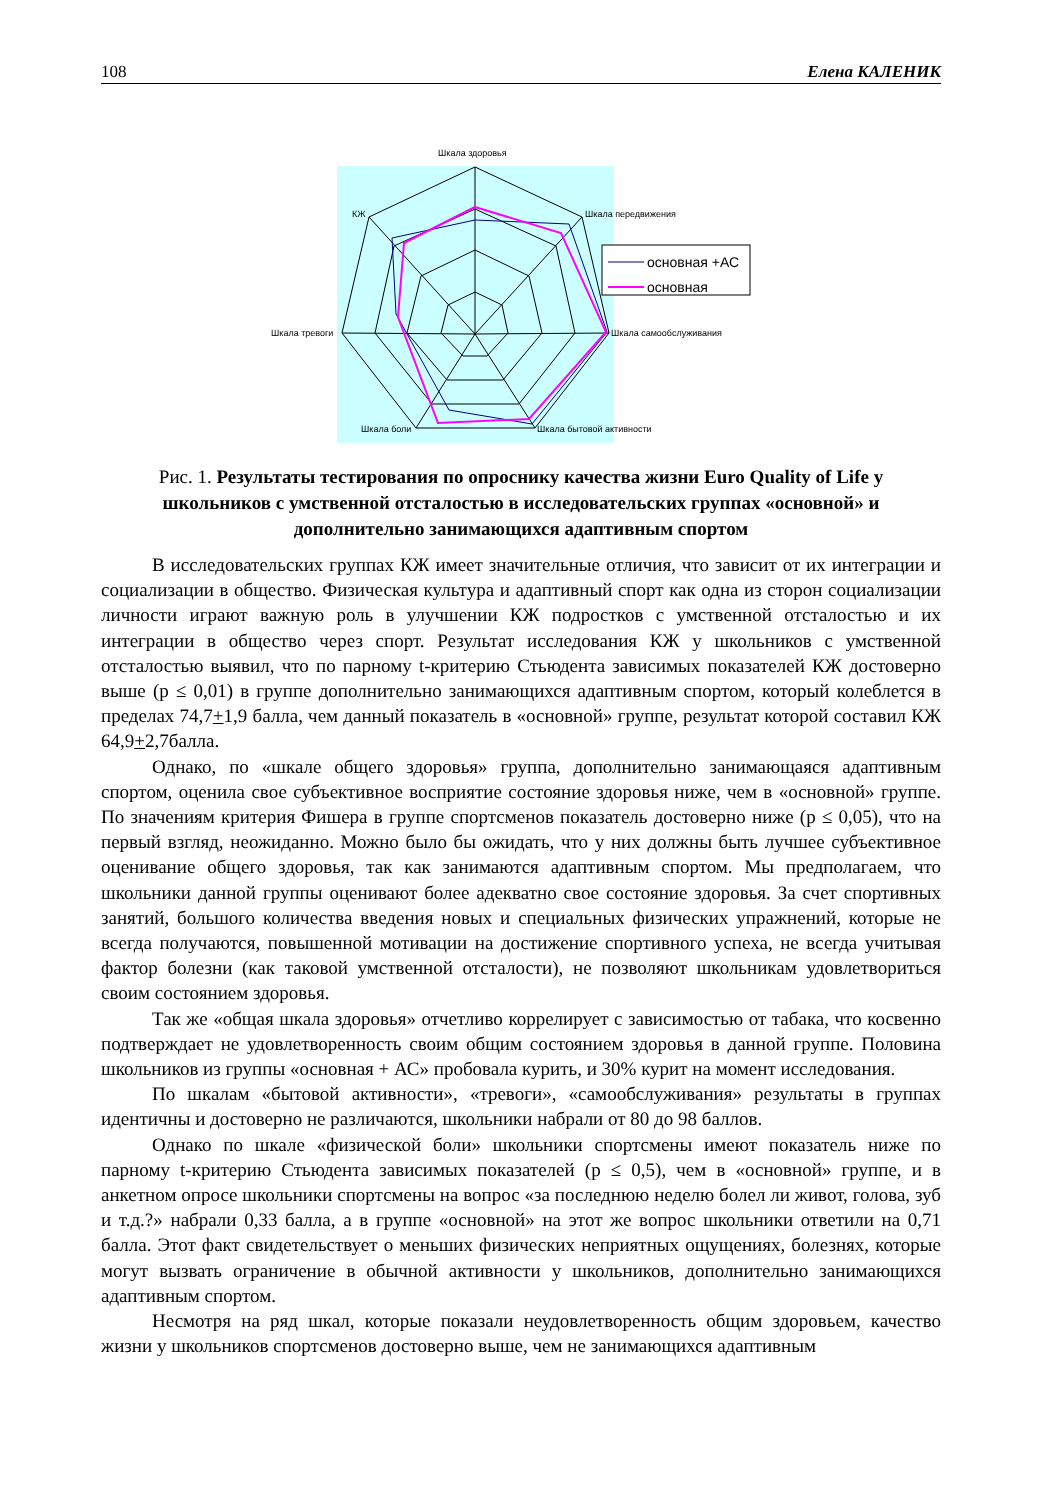108 Елена КАЛЕНИК
Шкала здоровья
Шкала передвижения
КЖ
Шкала самообслуживания
Шкала тревоги
Шкала боли
Шкала бытовой активности
основная +АС
основная
Рис. 1. Результаты тестирования по опроснику качества жизни Euro Quality of Life у школьников с умственной отсталостью в исследовательских группах «основной» и дополнительно занимающихся адаптивным спортом
В исследовательских группах КЖ имеет значительные отличия, что зависит от их интеграции и социализации в общество. Физическая культура и адаптивный спорт как одна из сторон социализации личности играют важную роль в улучшении КЖ подростков с умственной отсталостью и их интеграции в общество через спорт. Результат исследования КЖ у школьников с умственной отсталостью выявил, что по парному t-критерию Стьюдента зависимых показателей КЖ достоверно выше (р ≤ 0,01) в группе дополнительно занимающихся адаптивным спортом, который колеблется в пределах 74,7+1,9 балла, чем данный показатель в «основной» группе, результат которой составил КЖ 64,9+2,7балла.
Однако, по «шкале общего здоровья» группа, дополнительно занимающаяся адаптивным спортом, оценила свое субъективное восприятие состояние здоровья ниже, чем в «основной» группе. По значениям критерия Фишера в группе спортсменов показатель достоверно ниже (р ≤ 0,05), что на первый взгляд, неожиданно. Можно было бы ожидать, что у них должны быть лучшее субъективное оценивание общего здоровья, так как занимаются адаптивным спортом. Мы предполагаем, что школьники данной группы оценивают более адекватно свое состояние здоровья. За счет спортивных занятий, большого количества введения новых и специальных физических упражнений, которые не всегда получаются, повышенной мотивации на достижение спортивного успеха, не всегда учитывая фактор болезни (как таковой умственной отсталости), не позволяют школьникам удовлетвориться своим состоянием здоровья.
Так же «общая шкала здоровья» отчетливо коррелирует с зависимостью от табака, что косвенно подтверждает не удовлетворенность своим общим состоянием здоровья в данной группе. Половина школьников из группы «основная + АС» пробовала курить, и 30% курит на момент исследования.
По шкалам «бытовой активности», «тревоги», «самообслуживания» результаты в группах идентичны и достоверно не различаются, школьники набрали от 80 до 98 баллов.
Однако по шкале «физической боли» школьники спортсмены имеют показатель ниже по парному t-критерию Стьюдента зависимых показателей (р ≤ 0,5), чем в «основной» группе, и в анкетном опросе школьники спортсмены на вопрос «за последнюю неделю болел ли живот, голова, зуб и т.д.?» набрали 0,33 балла, а в группе «основной» на этот же вопрос школьники ответили на 0,71 балла. Этот факт свидетельствует о меньших физических неприятных ощущениях, болезнях, которые могут вызвать ограничение в обычной активности у школьников, дополнительно занимающихся адаптивным спортом.
Несмотря на ряд шкал, которые показали неудовлетворенность общим здоровьем, качество жизни у школьников спортсменов достоверно выше, чем не занимающихся адаптивным